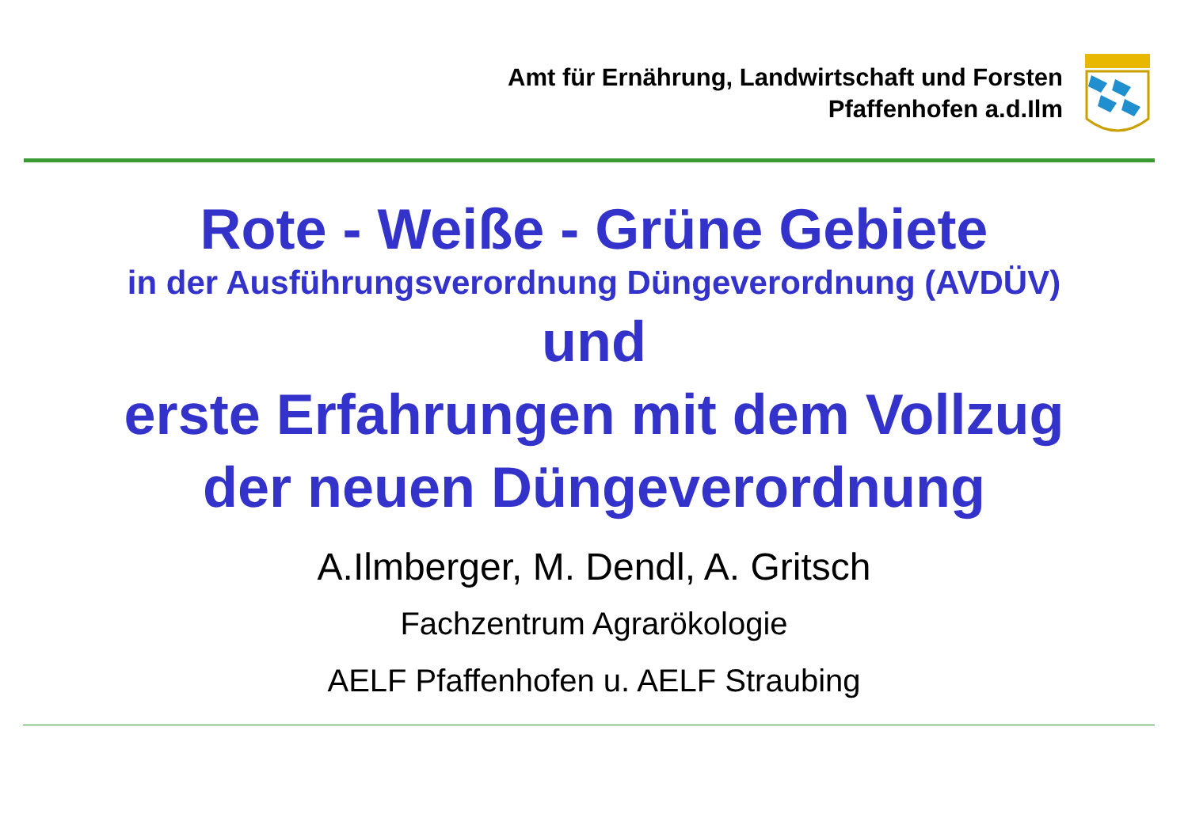Amt für Ernährung, Landwirtschaft und Forsten
Pfaffenhofen a.d.Ilm
Rote - Weiße - Grüne Gebiete
in der Ausführungsverordnung Düngeverordnung (AVDÜV)
und
erste Erfahrungen mit dem Vollzug
der neuen Düngeverordnung
A.Ilmberger, M. Dendl, A. Gritsch
Fachzentrum Agrarökologie
AELF Pfaffenhofen u. AELF Straubing